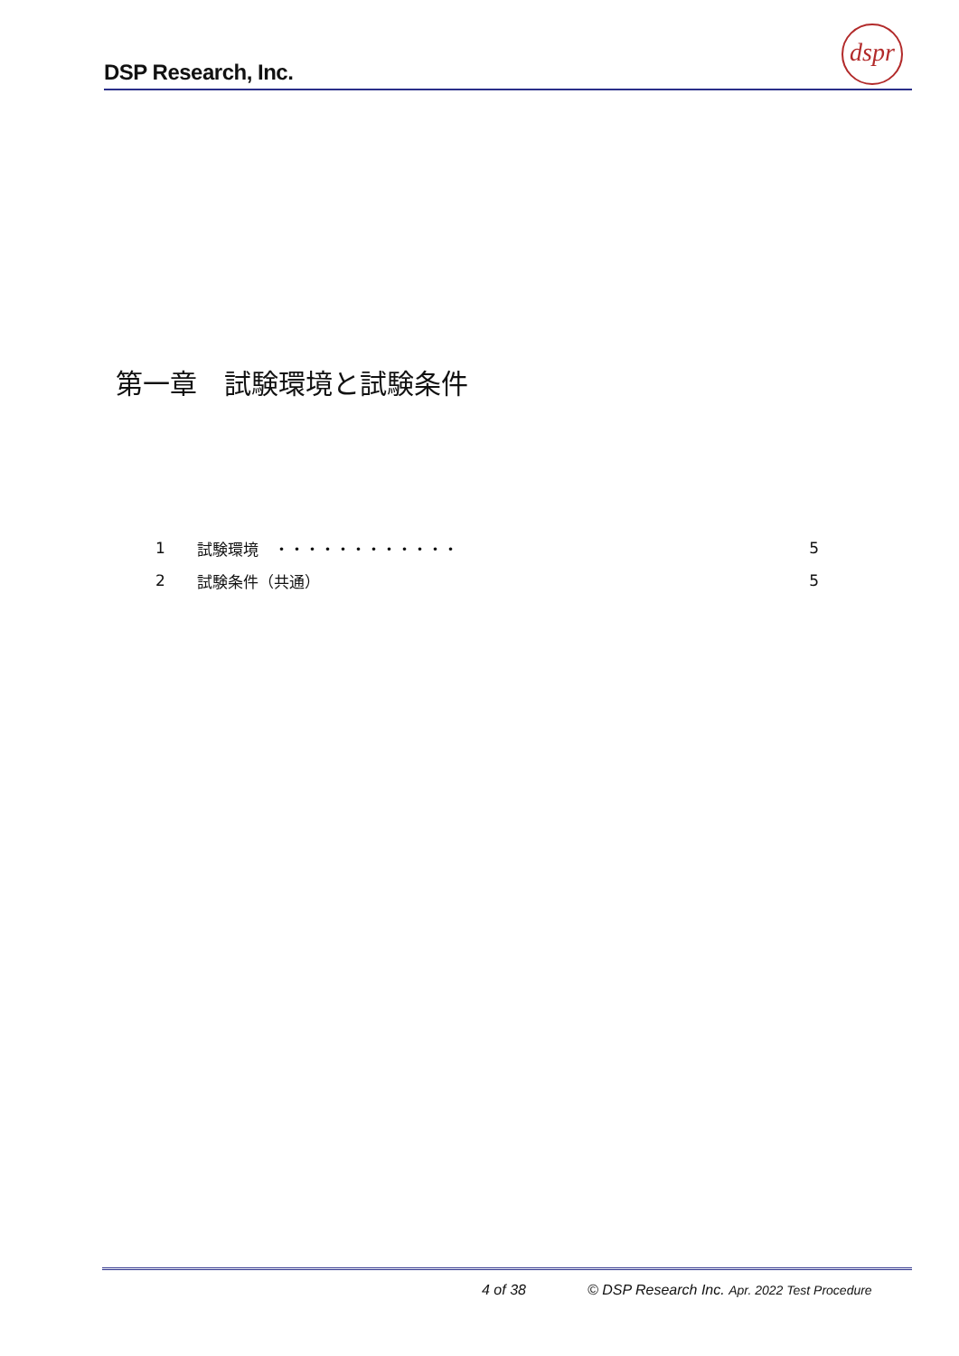DSP Research, Inc.
dspr
第一章　試験環境と試験条件
1 試験環境　・・・・・・・・・・・・ 5
2 試験条件（共通） 5
4 of 38
© DSP Research Inc. Apr. 2022 Test Procedure